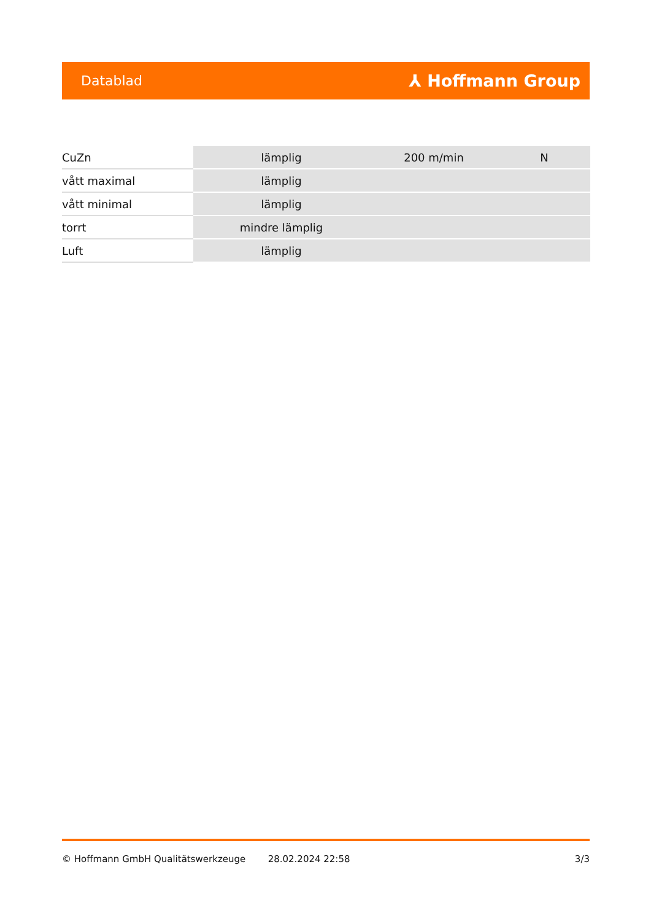Datablad ⅄ Hoffmann Group
| CuZn | lämplig | 200 m/min | N |
| vått maximal | lämplig | | |
| vått minimal | lämplig | | |
| torrt | mindre lämplig | | |
| Luft | lämplig | | |
© Hoffmann GmbH Qualitätswerkzeuge 28.02.2024 22:58 3/3